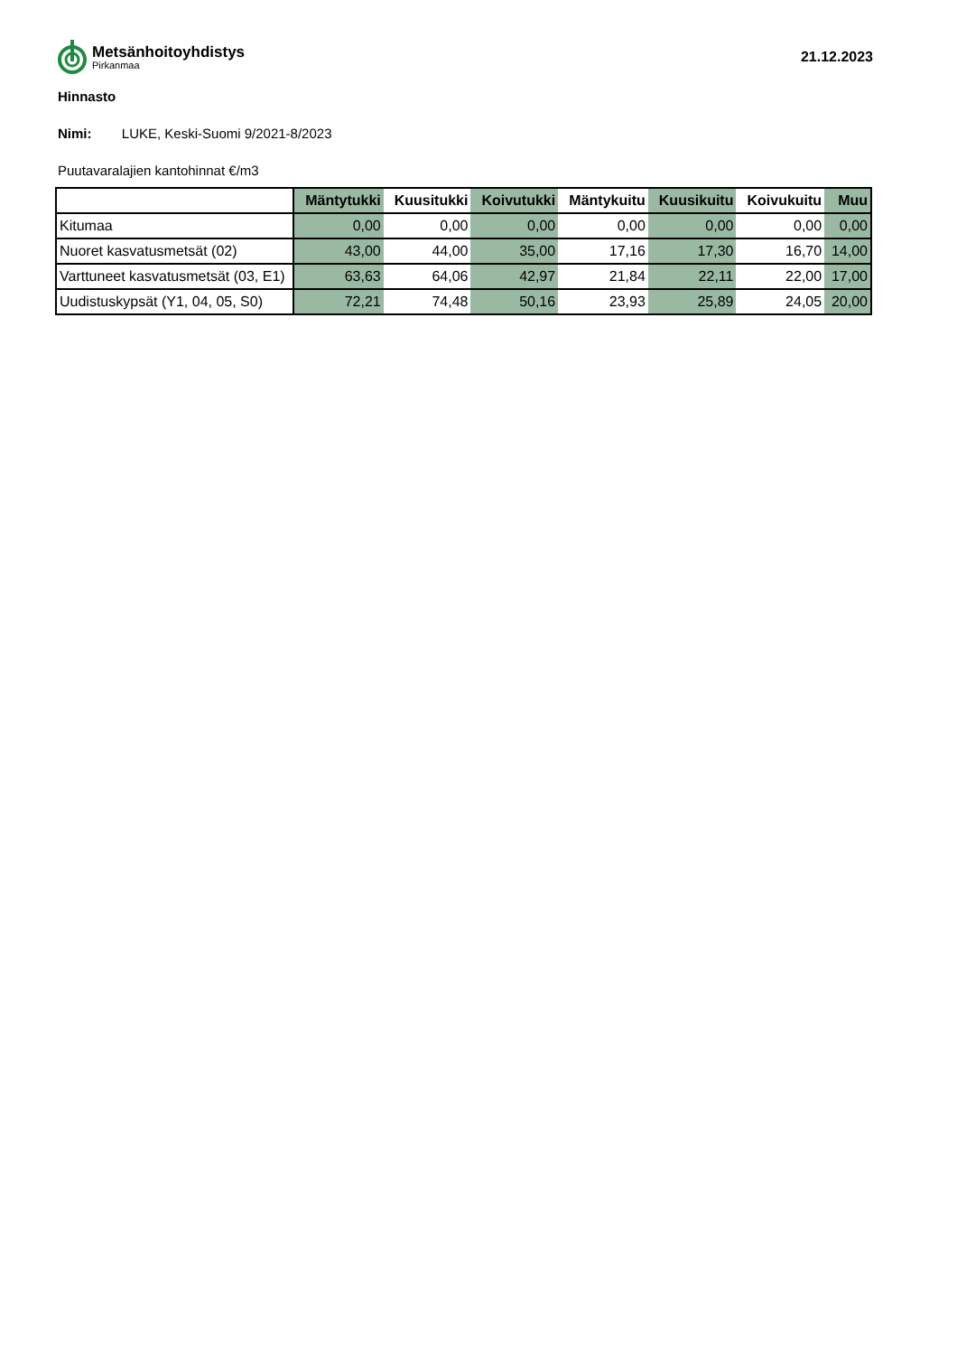Metsänhoitoyhdistys
Pirkanmaa
21.12.2023
Hinnasto
Nimi: LUKE, Keski-Suomi 9/2021-8/2023
Puutavaralajien kantohinnat €/m3
| | Mäntytukki | Kuusitukki | Koivutukki | Mäntykuitu | Kuusikuitu | Koivukuitu | Muu |
| --- | --- | --- | --- | --- | --- | --- | --- |
| Kitumaa | 0,00 | 0,00 | 0,00 | 0,00 | 0,00 | 0,00 | 0,00 |
| Nuoret kasvatusmetsät (02) | 43,00 | 44,00 | 35,00 | 17,16 | 17,30 | 16,70 | 14,00 |
| Varttuneet kasvatusmetsät (03, E1) | 63,63 | 64,06 | 42,97 | 21,84 | 22,11 | 22,00 | 17,00 |
| Uudistuskypsät (Y1, 04, 05, S0) | 72,21 | 74,48 | 50,16 | 23,93 | 25,89 | 24,05 | 20,00 |